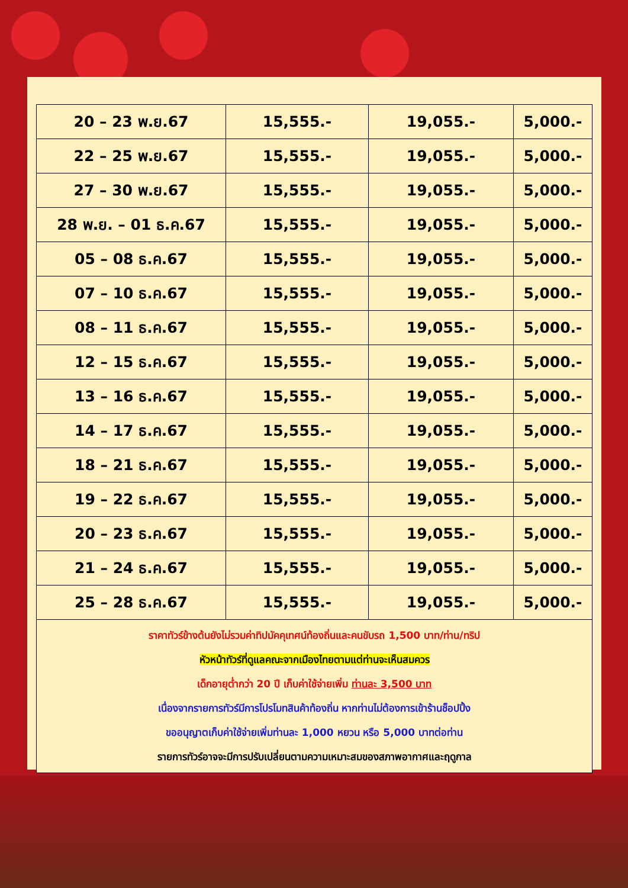| 20 – 23 พ.ย.67 | 15,555.- | 19,055.- | 5,000.- |
| 22 – 25 พ.ย.67 | 15,555.- | 19,055.- | 5,000.- |
| 27 – 30 พ.ย.67 | 15,555.- | 19,055.- | 5,000.- |
| 28 พ.ย. – 01 ธ.ค.67 | 15,555.- | 19,055.- | 5,000.- |
| 05 – 08 ธ.ค.67 | 15,555.- | 19,055.- | 5,000.- |
| 07 – 10 ธ.ค.67 | 15,555.- | 19,055.- | 5,000.- |
| 08 – 11 ธ.ค.67 | 15,555.- | 19,055.- | 5,000.- |
| 12 – 15 ธ.ค.67 | 15,555.- | 19,055.- | 5,000.- |
| 13 – 16 ธ.ค.67 | 15,555.- | 19,055.- | 5,000.- |
| 14 – 17 ธ.ค.67 | 15,555.- | 19,055.- | 5,000.- |
| 18 – 21 ธ.ค.67 | 15,555.- | 19,055.- | 5,000.- |
| 19 – 22 ธ.ค.67 | 15,555.- | 19,055.- | 5,000.- |
| 20 – 23 ธ.ค.67 | 15,555.- | 19,055.- | 5,000.- |
| 21 – 24 ธ.ค.67 | 15,555.- | 19,055.- | 5,000.- |
| 25 – 28 ธ.ค.67 | 15,555.- | 19,055.- | 5,000.- |
| ราคาทัวร์ข้างต้นยังไม่รวมค่าทิปมัคคุเทศน์ท้องถิ่นและคนขับรถ 1,500 บาท/ท่าน/ทริป หัวหน้าทัวร์ที่ดูแลคณะจากเมืองไทยตามแต่ท่านจะเห็นสมควร เด็กอายุต่ำกว่า 20 ปี เก็บค่าใช้จ่ายเพิ่ม ท่านละ 3,500 บาท เนื่องจากรายการทัวร์มีการโปรโมทสินค้าท้องถิ่น หากท่านไม่ต้องการเข้าร้านช็อปปิ้ง ขออนุญาตเก็บค่าใช้จ่ายเพิ่มท่านละ 1,000 หยวน หรือ 5,000 บาทต่อท่าน รายการทัวร์อาจจะมีการปรับเปลี่ยนตามความเหมาะสมของสภาพอากาศและฤดูกาล | | | |